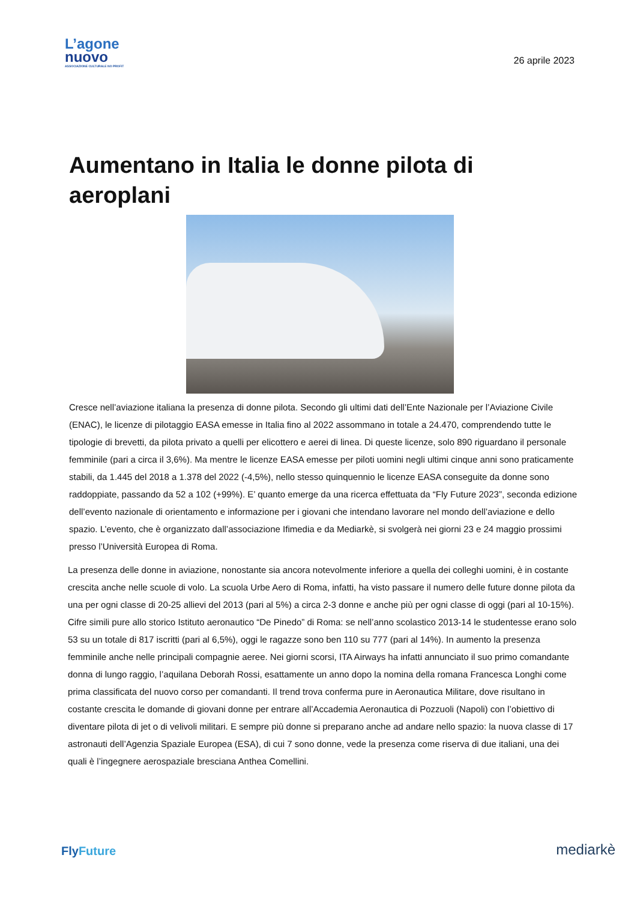L’agone
nuovo
ASSOCIAZIONE CULTURALE NO PROFIT
26 aprile 2023
Aumentano in Italia le donne pilota di aeroplani
Cresce nell’aviazione italiana la presenza di donne pilota. Secondo gli ultimi dati dell’Ente Nazionale per l’Aviazione Civile (ENAC), le licenze di pilotaggio EASA emesse in Italia fino al 2022 assommano in totale a 24.470, comprendendo tutte le tipologie di brevetti, da pilota privato a quelli per elicottero e aerei di linea. Di queste licenze, solo 890 riguardano il personale femminile (pari a circa il 3,6%). Ma mentre le licenze EASA emesse per piloti uomini negli ultimi cinque anni sono praticamente stabili, da 1.445 del 2018 a 1.378 del 2022 (-4,5%), nello stesso quinquennio le licenze EASA conseguite da donne sono raddoppiate, passando da 52 a 102 (+99%). E’ quanto emerge da una ricerca effettuata da “Fly Future 2023”, seconda edizione dell’evento nazionale di orientamento e informazione per i giovani che intendano lavorare nel mondo dell’aviazione e dello spazio. L’evento, che è organizzato dall’associazione Ifimedia e da Mediarkè, si svolgerà nei giorni 23 e 24 maggio prossimi presso l’Università Europea di Roma.
La presenza delle donne in aviazione, nonostante sia ancora notevolmente inferiore a quella dei colleghi uomini, è in costante crescita anche nelle scuole di volo. La scuola Urbe Aero di Roma, infatti, ha visto passare il numero delle future donne pilota da una per ogni classe di 20-25 allievi del 2013 (pari al 5%) a circa 2-3 donne e anche più per ogni classe di oggi (pari al 10-15%). Cifre simili pure allo storico Istituto aeronautico “De Pinedo” di Roma: se nell’anno scolastico 2013-14 le studentesse erano solo 53 su un totale di 817 iscritti (pari al 6,5%), oggi le ragazze sono ben 110 su 777 (pari al 14%). In aumento la presenza femminile anche nelle principali compagnie aeree. Nei giorni scorsi, ITA Airways ha infatti annunciato il suo primo comandante donna di lungo raggio, l’aquilana Deborah Rossi, esattamente un anno dopo la nomina della romana Francesca Longhi come prima classificata del nuovo corso per comandanti. Il trend trova conferma pure in Aeronautica Militare, dove risultano in costante crescita le domande di giovani donne per entrare all’Accademia Aeronautica di Pozzuoli (Napoli) con l’obiettivo di diventare pilota di jet o di velivoli militari. E sempre più donne si preparano anche ad andare nello spazio: la nuova classe di 17 astronauti dell’Agenzia Spaziale Europea (ESA), di cui 7 sono donne, vede la presenza come riserva di due italiani, una dei quali è l’ingegnere aerospaziale bresciana Anthea Comellini.
FlyFuture
mediarkè